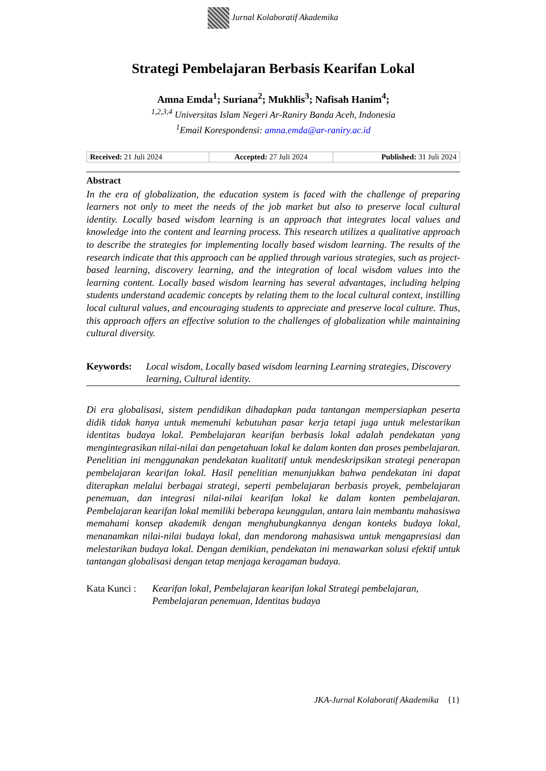Jurnal Kolaboratif Akademika
Strategi Pembelajaran Berbasis Kearifan Lokal
Amna Emda<sup>1</sup>; Suriana<sup>2</sup>; Mukhlis<sup>3</sup>; Nafisah Hanim<sup>4</sup>;
<sup>1,2,3,4</sup> Universitas Islam Negeri Ar-Raniry Banda Aceh, Indonesia
<sup>1</sup> Email Korespondensi: amna.emda@ar-raniry.ac.id
| Received: 21 Juli 2024 | Accepted: 27 Juli 2024 | Published: 31 Juli 2024 |
Abstract
In the era of globalization, the education system is faced with the challenge of preparing learners not only to meet the needs of the job market but also to preserve local cultural identity. Locally based wisdom learning is an approach that integrates local values and knowledge into the content and learning process. This research utilizes a qualitative approach to describe the strategies for implementing locally based wisdom learning. The results of the research indicate that this approach can be applied through various strategies, such as project-based learning, discovery learning, and the integration of local wisdom values into the learning content. Locally based wisdom learning has several advantages, including helping students understand academic concepts by relating them to the local cultural context, instilling local cultural values, and encouraging students to appreciate and preserve local culture. Thus, this approach offers an effective solution to the challenges of globalization while maintaining cultural diversity.
Keywords: Local wisdom, Locally based wisdom learning Learning strategies, Discovery learning, Cultural identity.
Di era globalisasi, sistem pendidikan dihadapkan pada tantangan mempersiapkan peserta didik tidak hanya untuk memenuhi kebutuhan pasar kerja tetapi juga untuk melestarikan identitas budaya lokal. Pembelajaran kearifan berbasis lokal adalah pendekatan yang mengintegrasikan nilai-nilai dan pengetahuan lokal ke dalam konten dan proses pembelajaran. Penelitian ini menggunakan pendekatan kualitatif untuk mendeskripsikan strategi penerapan pembelajaran kearifan lokal. Hasil penelitian menunjukkan bahwa pendekatan ini dapat diterapkan melalui berbagai strategi, seperti pembelajaran berbasis proyek, pembelajaran penemuan, dan integrasi nilai-nilai kearifan lokal ke dalam konten pembelajaran. Pembelajaran kearifan lokal memiliki beberapa keunggulan, antara lain membantu mahasiswa memahami konsep akademik dengan menghubungkannya dengan konteks budaya lokal, menanamkan nilai-nilai budaya lokal, dan mendorong mahasiswa untuk mengapresiasi dan melestarikan budaya lokal. Dengan demikian, pendekatan ini menawarkan solusi efektif untuk tantangan globalisasi dengan tetap menjaga keragaman budaya.
Kata Kunci : Kearifan lokal, Pembelajaran kearifan lokal Strategi pembelajaran, Pembelajaran penemuan, Identitas budaya
JKA-Jurnal Kolaboratif Akademika {1}